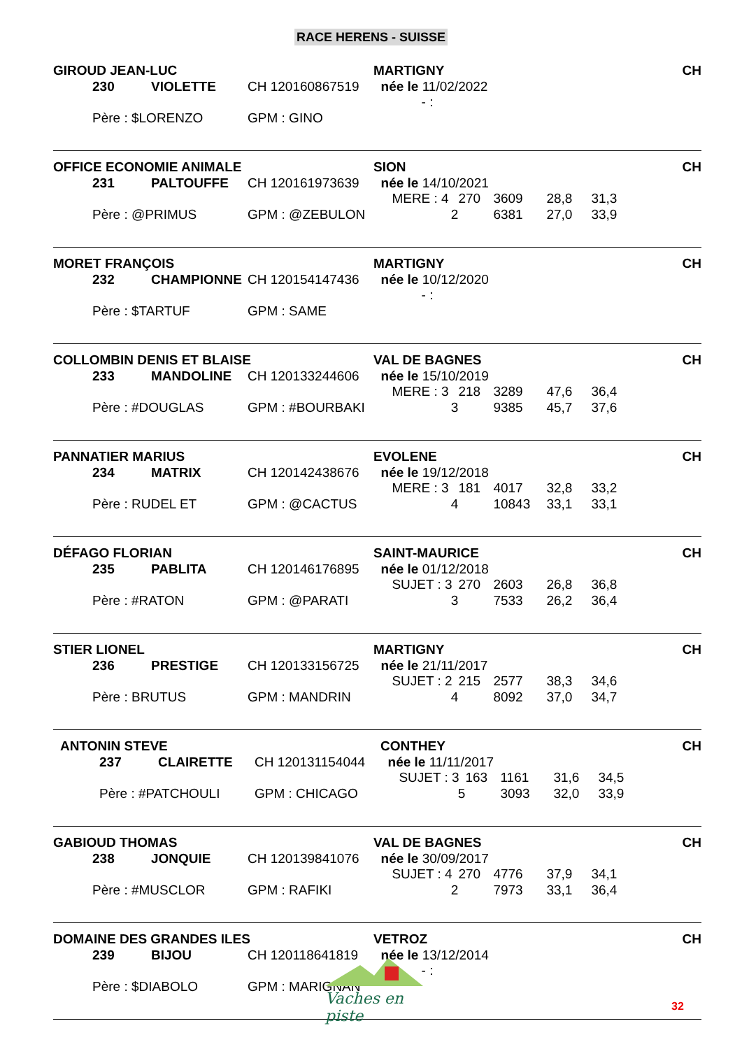RACE HERENS - SUISSE
| GIROUD JEAN-LUC | | | | MARTIGNY | CH |
| | 230 | VIOLETTE | CH 120160867519 | née le 11/02/2022 | |
| | | | | - : | |
| | Père : $LORENZO | | GPM : GINO | | |
| OFFICE ECONOMIE ANIMALE | | | | SION | | | | | CH |
| | 231 | PALTOUFFE | CH 120161973639 | née le 14/10/2021 | | | | | |
| | | | | MERE : 4 | 270 | 3609 | 28,8 | 31,3 | |
| | Père : @PRIMUS | | GPM : @ZEBULON | 2 | | 6381 | 27,0 | 33,9 | |
| MORET FRANÇOIS | | | | MARTIGNY | CH |
| | 232 | CHAMPIONNE | CH 120154147436 | née le 10/12/2020 | |
| | | | | - : | |
| | Père : $TARTUF | | GPM : SAME | | |
| COLLOMBIN DENIS ET BLAISE | | | | VAL DE BAGNES | | | | | CH |
| | 233 | MANDOLINE | CH 120133244606 | née le 15/10/2019 | | | | | |
| | | | | MERE : 3 | 218 | 3289 | 47,6 | 36,4 | |
| | Père : #DOUGLAS | | GPM : #BOURBAKI | 3 | | 9385 | 45,7 | 37,6 | |
| PANNATIER MARIUS | | | | EVOLENE | | | | | CH |
| | 234 | MATRIX | CH 120142438676 | née le 19/12/2018 | | | | | |
| | | | | MERE : 3 | 181 | 4017 | 32,8 | 33,2 | |
| | Père : RUDEL ET | | GPM : @CACTUS | 4 | | 10843 | 33,1 | 33,1 | |
| DÉFAGO FLORIAN | | | | SAINT-MAURICE | | | | | CH |
| | 235 | PABLITA | CH 120146176895 | née le 01/12/2018 | | | | | |
| | | | | SUJET : 3 | 270 | 2603 | 26,8 | 36,8 | |
| | Père : #RATON | | GPM : @PARATI | 3 | | 7533 | 26,2 | 36,4 | |
| STIER LIONEL | | | | MARTIGNY | | | | | CH |
| | 236 | PRESTIGE | CH 120133156725 | née le 21/11/2017 | | | | | |
| | | | | SUJET : 2 | 215 | 2577 | 38,3 | 34,6 | |
| | Père : BRUTUS | | GPM : MANDRIN | 4 | | 8092 | 37,0 | 34,7 | |
| ANTONIN STEVE | | | | CONTHEY | | | | | CH |
| | 237 | CLAIRETTE | CH 120131154044 | née le 11/11/2017 | | | | | |
| | | | | SUJET : 3 | 163 | 1161 | 31,6 | 34,5 | |
| | Père : #PATCHOULI | | GPM : CHICAGO | 5 | | 3093 | 32,0 | 33,9 | |
| GABIOUD THOMAS | | | | VAL DE BAGNES | | | | | CH |
| | 238 | JONQUIE | CH 120139841076 | née le 30/09/2017 | | | | | |
| | | | | SUJET : 4 | 270 | 4776 | 37,9 | 34,1 | |
| | Père : #MUSCLOR | | GPM : RAFIKI | 2 | | 7973 | 33,1 | 36,4 | |
| DOMAINE DES GRANDES ILES | | | | VETROZ | CH |
| | 239 | BIJOU | CH 120118641819 | née le 13/12/2014 | |
| | | | | - : | |
| | Père : $DIABOLO | | GPM : MARIGNAN | | |
Vaches en piste
32